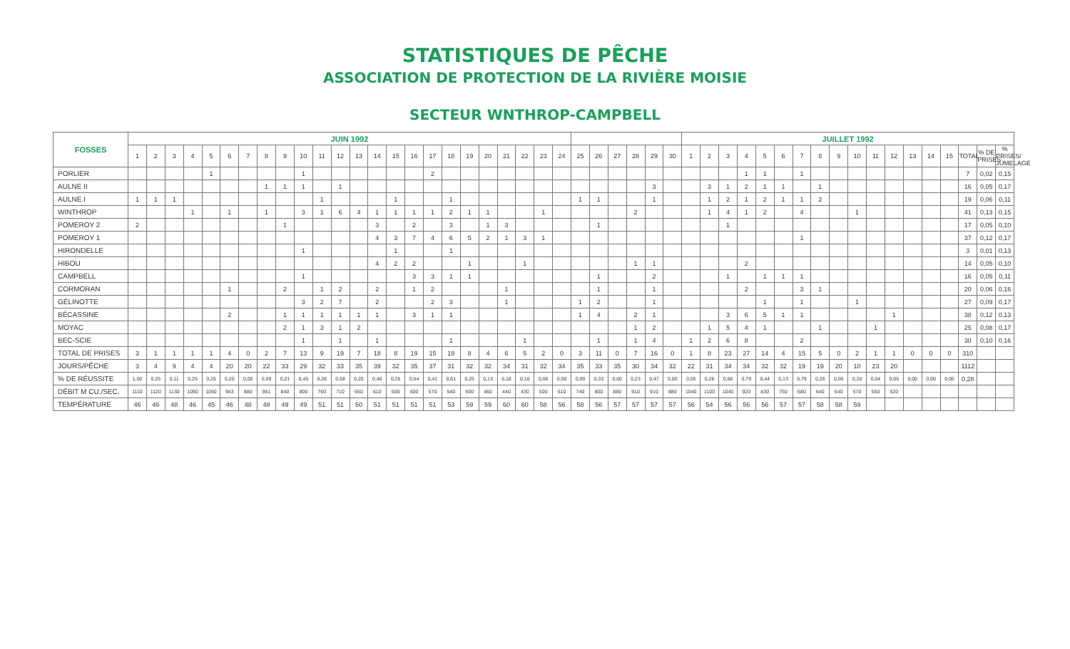STATISTIQUES DE PÊCHE
ASSOCIATION DE PROTECTION DE LA RIVIÈRE MOISIE
SECTEUR WNTHROP-CAMPBELL
| FOSSES | JUIN 1992 | | | | | | | | | | | | | | | | | | | | | | | | | | | | | | JUILLET 1992 | | | | | | | | | | | | | | | | | |
| --- | --- | --- | --- | --- | --- | --- | --- | --- | --- | --- | --- | --- | --- | --- | --- | --- | --- | --- | --- | --- | --- | --- | --- | --- | --- | --- | --- | --- | --- | --- | --- | --- | --- | --- | --- | --- | --- | --- | --- | --- | --- | --- | --- | --- | --- | --- | --- | --- |
| | 1 | 2 | 3 | 4 | 5 | 6 | 7 | 8 | 9 | 10 | 11 | 12 | 13 | 14 | 15 | 16 | 17 | 18 | 19 | 20 | 21 | 22 | 23 | 24 | 25 | 26 | 27 | 28 | 29 | 30 | 1 | 2 | 3 | 4 | 5 | 6 | 7 | 8 | 9 | 10 | 11 | 12 | 13 | 14 | 15 | TOTAL | % DE PRISES | % PRISES/ JUMELAGE |
| PORLIER | | | | | 1 | | | | | 1 | | | | | | | 2 | | | | | | | | | | | | | | | | | 1 | 1 | | 1 | | | | | | | | | 7 | 0,02 | 0,15 |
| AULNE II | | | | | | | | 1 | 1 | 1 | | 1 | | | | | | | | | | | | | | | | | 3 | | | 3 | 1 | 2 | 1 | 1 | | 1 | | | | | | | | 16 | 0,05 | 0,17 |
| AULNE I | 1 | 1 | 1 | | | | | | | | 1 | | | | 1 | | | 1 | | | | | | | 1 | 1 | | | 1 | | | 1 | 2 | 1 | 2 | 1 | 1 | 2 | | | | | | | | 19 | 0,06 | 0,11 |
| WINTHROP | | | | 1 | | 1 | | 1 | | 3 | 1 | 6 | 4 | 1 | 1 | 1 | 1 | 2 | 1 | 1 | | | 1 | | | | | 2 | | | | 1 | 4 | 1 | 2 | | 4 | | | 1 | | | | | | 41 | 0,13 | 0,15 |
| POMEROY 2 | 2 | | | | | | | | 1 | | | | | 3 | | 2 | | 3 | | 1 | 3 | | | | | 1 | | | | | | | 1 | | | | | | | | | | | | | 17 | 0,05 | 0,10 |
| POMEROY 1 | | | | | | | | | | | | | | 4 | 3 | 7 | 4 | 6 | 5 | 2 | 1 | 3 | 1 | | | | | | | | | | | | | | 1 | | | | | | | | | 37 | 0,12 | 0,17 |
| HIRONDELLE | | | | | | | | | | 1 | | | | | 1 | | | 1 | | | | | | | | | | | | | | | | | | | | | | | | | | | | 3 | 0,01 | 0,13 |
| HIBOU | | | | | | | | | | | | | | 4 | 2 | 2 | | | 1 | | | 1 | | | | | | 1 | 1 | | | | | 2 | | | | | | | | | | | | 14 | 0,05 | 0,10 |
| CAMPBELL | | | | | | | | | | 1 | | | | | | 3 | 3 | 1 | 1 | | | | | | | 1 | | | 2 | | | | 1 | | 1 | 1 | 1 | | | | | | | | | 16 | 0,05 | 0,11 |
| CORMORAN | | | | | | 1 | | | 2 | | 1 | 2 | | 2 | | 1 | 2 | | | | 1 | | | | | 1 | | | 1 | | | | | 2 | | | 3 | 1 | | | | | | | | 20 | 0,06 | 0,16 |
| GÉLINOTTE | | | | | | | | | | 3 | 2 | 7 | | 2 | | | 2 | 3 | | | 1 | | | | 1 | 2 | | | 1 | | | | | | 1 | | 1 | | | 1 | | | | | | 27 | 0,09 | 0,17 |
| BÉCASSINE | | | | | | 2 | | | 1 | 1 | 1 | 1 | 1 | 1 | | 3 | 1 | 1 | | | | | | | 1 | 4 | | 2 | 1 | | | | 3 | 6 | 5 | 1 | 1 | | | | | 1 | | | | 38 | 0,12 | 0,13 |
| MOYAC | | | | | | | | | 2 | 1 | 3 | 1 | 2 | | | | | | | | | | | | | | | 1 | 2 | | | 1 | 5 | 4 | 1 | | | 1 | | | 1 | | | | | 25 | 0,08 | 0,17 |
| BEC-SCIE | | | | | | | | | | 1 | | 1 | | 1 | | | | 1 | | | | 1 | | | | 1 | | 1 | 4 | | 1 | 2 | 6 | 8 | | | 2 | | | | | | | | | 30 | 0,10 | 0,16 |
| TOTAL DE PRISES | 3 | 1 | 1 | 1 | 1 | 4 | 0 | 2 | 7 | 13 | 9 | 19 | 7 | 18 | 8 | 19 | 15 | 19 | 8 | 4 | 6 | 5 | 2 | 0 | 3 | 11 | 0 | 7 | 16 | 0 | 1 | 8 | 23 | 27 | 14 | 4 | 15 | 5 | 0 | 2 | 1 | 1 | 0 | 0 | 0 | 310 | | |
| JOURS/PÊCHE | 3 | 4 | 9 | 4 | 4 | 20 | 20 | 22 | 33 | 29 | 32 | 33 | 35 | 39 | 32 | 35 | 37 | 31 | 32 | 32 | 34 | 31 | 32 | 34 | 35 | 33 | 35 | 30 | 34 | 32 | 22 | 31 | 34 | 34 | 32 | 32 | 19 | 19 | 20 | 10 | 23 | 20 | | | | 1112 | | |
| % DE RÉUSSITE | 1,00 | 0,25 | 0,11 | 0,25 | 0,25 | 0,20 | 0,00 | 0,09 | 0,21 | 0,45 | 0,28 | 0,58 | 0,20 | 0,46 | 0,25 | 0,54 | 0,41 | 0,61 | 0,25 | 0,13 | 0,18 | 0,16 | 0,06 | 0,00 | 0,09 | 0,33 | 0,00 | 0,23 | 0,47 | 0,00 | 0,05 | 0,26 | 0,68 | 0,79 | 0,44 | 0,13 | 0,79 | 0,26 | 0,00 | 0,20 | 0,04 | 0,05 | 0,00 | 0,00 | 0,00 | 0,28 | | |
| DÉBIT M CU./SEC. | 1110 | 1120 | 1130 | 1090 | 1050 | 943 | 880 | 851 | 840 | 800 | 760 | 710 | 650 | 610 | 600 | 600 | 570 | 540 | 500 | 460 | 440 | 430 | 500 | 610 | 740 | 800 | 880 | 910 | 910 | 880 | 1040 | 1100 | 1040 | 920 | 830 | 750 | 680 | 640 | 640 | 570 | 550 | 520 | | | | | | |
| TEMPÉRATURE | 46 | 46 | 48 | 46 | 45 | 46 | 48 | 48 | 49 | 49 | 51 | 51 | 50 | 51 | 51 | 51 | 51 | 53 | 59 | 59 | 60 | 60 | 58 | 56 | 58 | 56 | 57 | 57 | 57 | 57 | 56 | 54 | 56 | 56 | 56 | 57 | 57 | 58 | 58 | 59 | | | | | | | | |